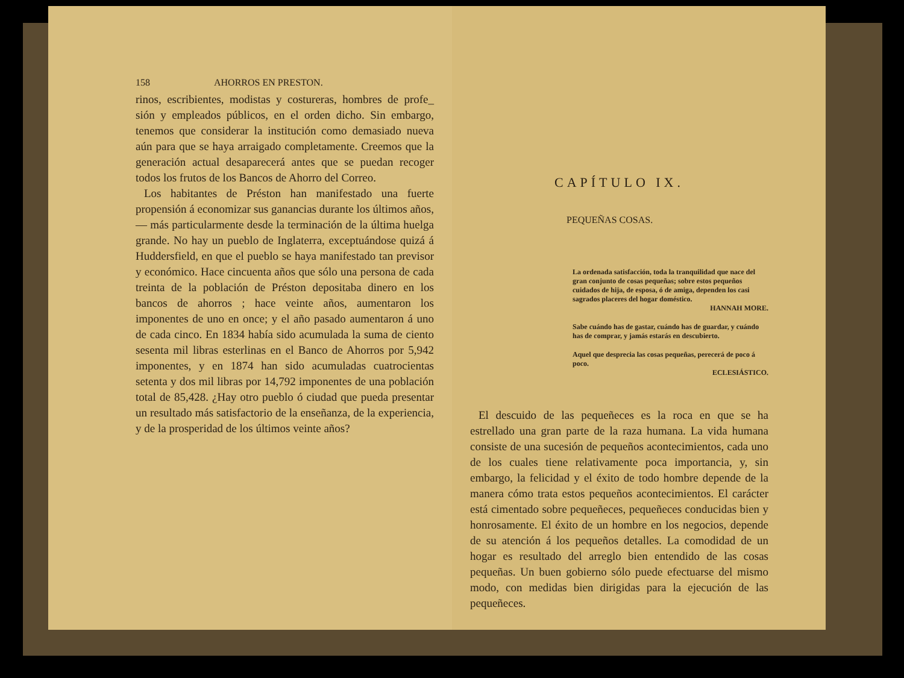158 AHORROS EN PRESTON.
rinos, escribientes, modistas y costureras, hombres de profe_ sión y empleados públicos, en el orden dicho. Sin embargo, tenemos que considerar la institución como demasiado nueva aún para que se haya arraigado completamente. Creemos que la generación actual desaparecerá antes que se puedan recoger todos los frutos de los Bancos de Ahorro del Correo.
Los habitantes de Préston han manifestado una fuerte propensión á economizar sus ganancias durante los últimos años, — más particularmente desde la terminación de la última huelga grande. No hay un pueblo de Inglaterra, exceptuándose quizá á Huddersfield, en que el pueblo se haya manifestado tan previsor y económico. Hace cincuenta años que sólo una persona de cada treinta de la población de Préston depositaba dinero en los bancos de ahorros ; hace veinte años, aumentaron los imponentes de uno en once; y el año pasado aumentaron á uno de cada cinco. En 1834 había sido acumulada la suma de ciento sesenta mil libras esterlinas en el Banco de Ahorros por 5,942 imponentes, y en 1874 han sido acumuladas cuatrocientas setenta y dos mil libras por 14,792 imponentes de una población total de 85,428. ¿Hay otro pueblo ó ciudad que pueda presentar un resultado más satisfactorio de la enseñanza, de la experiencia, y de la prosperidad de los últimos veinte años?
CAPÍTULO IX.
PEQUEÑAS COSAS.
La ordenada satisfacción, toda la tranquilidad que nace del gran conjunto de cosas pequeñas; sobre estos pequeños cuidados de hija, de esposa, ó de amiga, dependen los casi sagrados placeres del hogar doméstico.
HANNAH MORE.
Sabe cuándo has de gastar, cuándo has de guardar, y cuándo has de comprar, y jamás estarás en descubierto.
Aquel que desprecia las cosas pequeñas, perecerá de poco á poco.
ECLESIÁSTICO.
El descuido de las pequeñeces es la roca en que se ha estrellado una gran parte de la raza humana. La vida humana consiste de una sucesión de pequeños acontecimientos, cada uno de los cuales tiene relativamente poca importancia, y, sin embargo, la felicidad y el éxito de todo hombre depende de la manera cómo trata estos pequeños acontecimientos. El carácter está cimentado sobre pequeñeces, pequeñeces conducidas bien y honrosamente. El éxito de un hombre en los negocios, depende de su atención á los pequeños detalles. La comodidad de un hogar es resultado del arreglo bien entendido de las cosas pequeñas. Un buen gobierno sólo puede efectuarse del mismo modo, con medidas bien dirigidas para la ejecución de las pequeñeces.